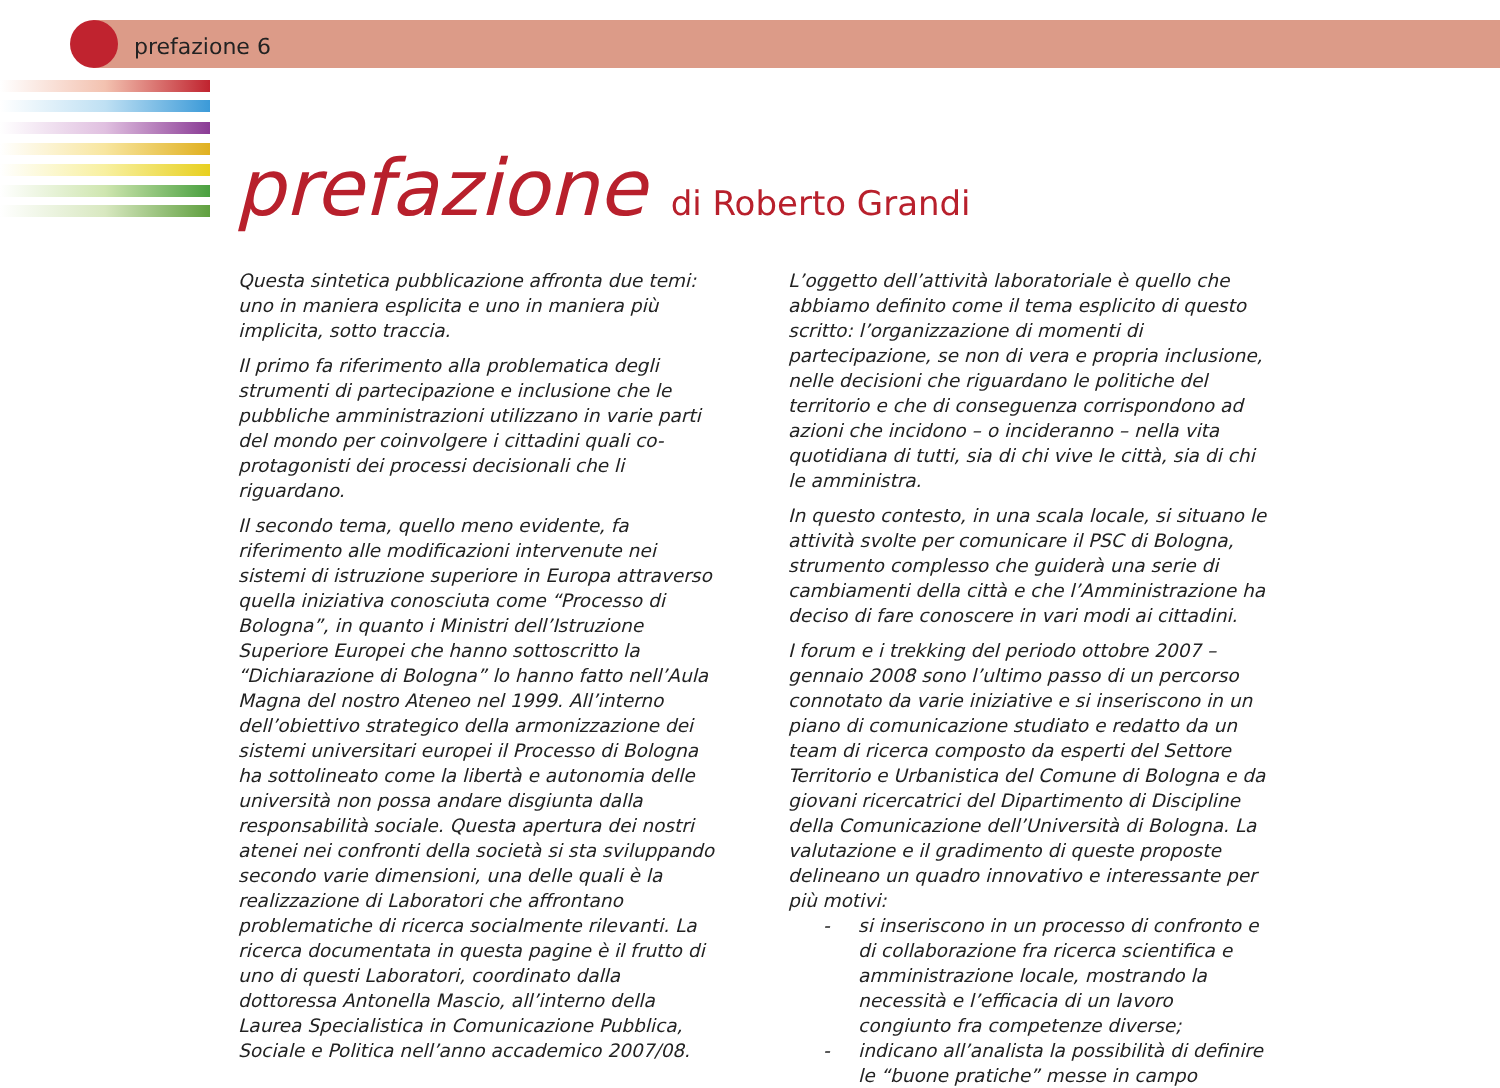prefazione 6
prefazione di Roberto Grandi
Questa sintetica pubblicazione affronta due temi: uno in maniera esplicita e uno in maniera più implicita, sotto traccia.
Il primo fa riferimento alla problematica degli strumenti di partecipazione e inclusione che le pubbliche amministrazioni utilizzano in varie parti del mondo per coinvolgere i cittadini quali co-protagonisti dei processi decisionali che li riguardano.
Il secondo tema, quello meno evidente, fa riferimento alle modificazioni intervenute nei sistemi di istruzione superiore in Europa attraverso quella iniziativa conosciuta come “Processo di Bologna”, in quanto i Ministri dell’Istruzione Superiore Europei che hanno sottoscritto la “Dichiarazione di Bologna” lo hanno fatto nell’Aula Magna del nostro Ateneo nel 1999. All’interno dell’obiettivo strategico della armonizzazione dei sistemi universitari europei il Processo di Bologna ha sottolineato come la libertà e autonomia delle università non possa andare disgiunta dalla responsabilità sociale. Questa apertura dei nostri atenei nei confronti della società si sta sviluppando secondo varie dimensioni, una delle quali è la realizzazione di Laboratori che affrontano problematiche di ricerca socialmente rilevanti. La ricerca documentata in questa pagine è il frutto di uno di questi Laboratori, coordinato dalla dottoressa Antonella Mascio, all’interno della Laurea Specialistica in Comunicazione Pubblica, Sociale e Politica nell’anno accademico 2007/08.
L’oggetto dell’attività laboratoriale è quello che abbiamo definito come il tema esplicito di questo scritto: l’organizzazione di momenti di partecipazione, se non di vera e propria inclusione, nelle decisioni che riguardano le politiche del territorio e che di conseguenza corrispondono ad azioni che incidono – o incideranno – nella vita quotidiana di tutti, sia di chi vive le città, sia di chi le amministra.
In questo contesto, in una scala locale, si situano le attività svolte per comunicare il PSC di Bologna, strumento complesso che guiderà una serie di cambiamenti della città e che l’Amministrazione ha deciso di fare conoscere in vari modi ai cittadini.
I forum e i trekking del periodo ottobre 2007 – gennaio 2008 sono l’ultimo passo di un percorso connotato da varie iniziative e si inseriscono in un piano di comunicazione studiato e redatto da un team di ricerca composto da esperti del Settore Territorio e Urbanistica del Comune di Bologna e da giovani ricercatrici del Dipartimento di Discipline della Comunicazione dell’Università di Bologna. La valutazione e il gradimento di queste proposte delineano un quadro innovativo e interessante per più motivi:
- si inseriscono in un processo di confronto e di collaborazione fra ricerca scientifica e amministrazione locale, mostrando la necessità e l’efficacia di un lavoro congiunto fra competenze diverse;
- indicano all’analista la possibilità di definire le “buone pratiche” messe in campo